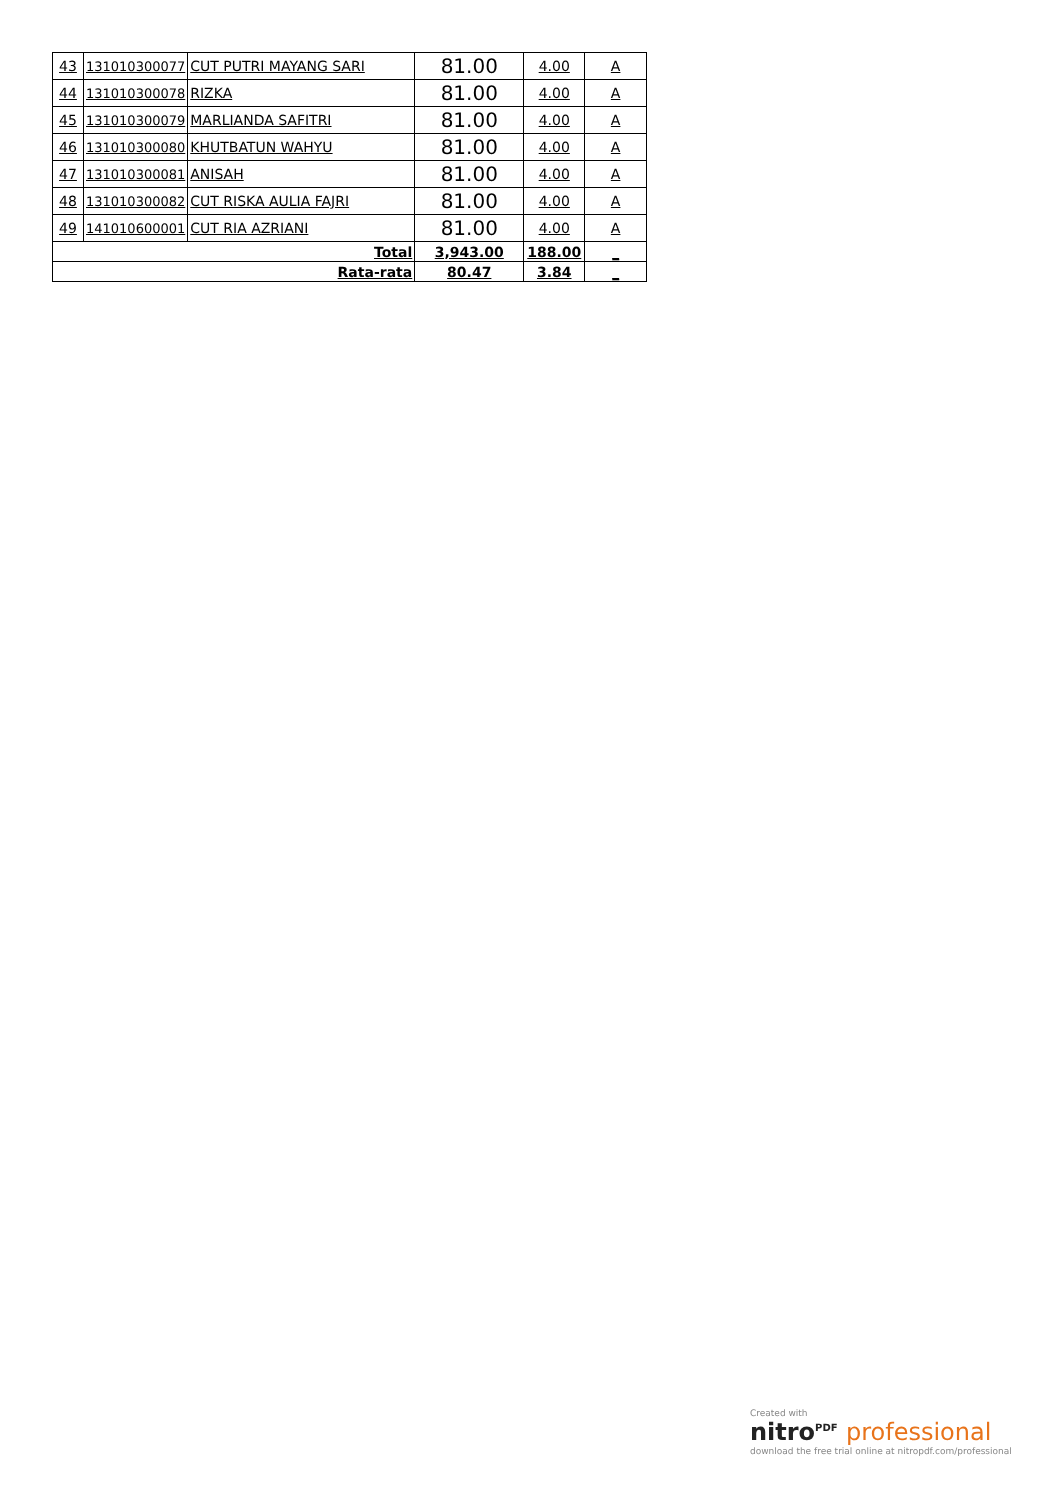| 43 | 131010300077 | CUT PUTRI MAYANG SARI | 81.00 | 4.00 | A |
| 44 | 131010300078 | RIZKA | 81.00 | 4.00 | A |
| 45 | 131010300079 | MARLIANDA SAFITRI | 81.00 | 4.00 | A |
| 46 | 131010300080 | KHUTBATUN WAHYU | 81.00 | 4.00 | A |
| 47 | 131010300081 | ANISAH | 81.00 | 4.00 | A |
| 48 | 131010300082 | CUT RISKA AULIA FAJRI | 81.00 | 4.00 | A |
| 49 | 141010600001 | CUT RIA AZRIANI | 81.00 | 4.00 | A |
| Total | | | 3,943.00 | 188.00 | _ |
| Rata-rata | | | 80.47 | 3.84 | _ |
Created with
nitro<sup>PDF</sup> professional
download the free trial online at nitropdf.com/professional